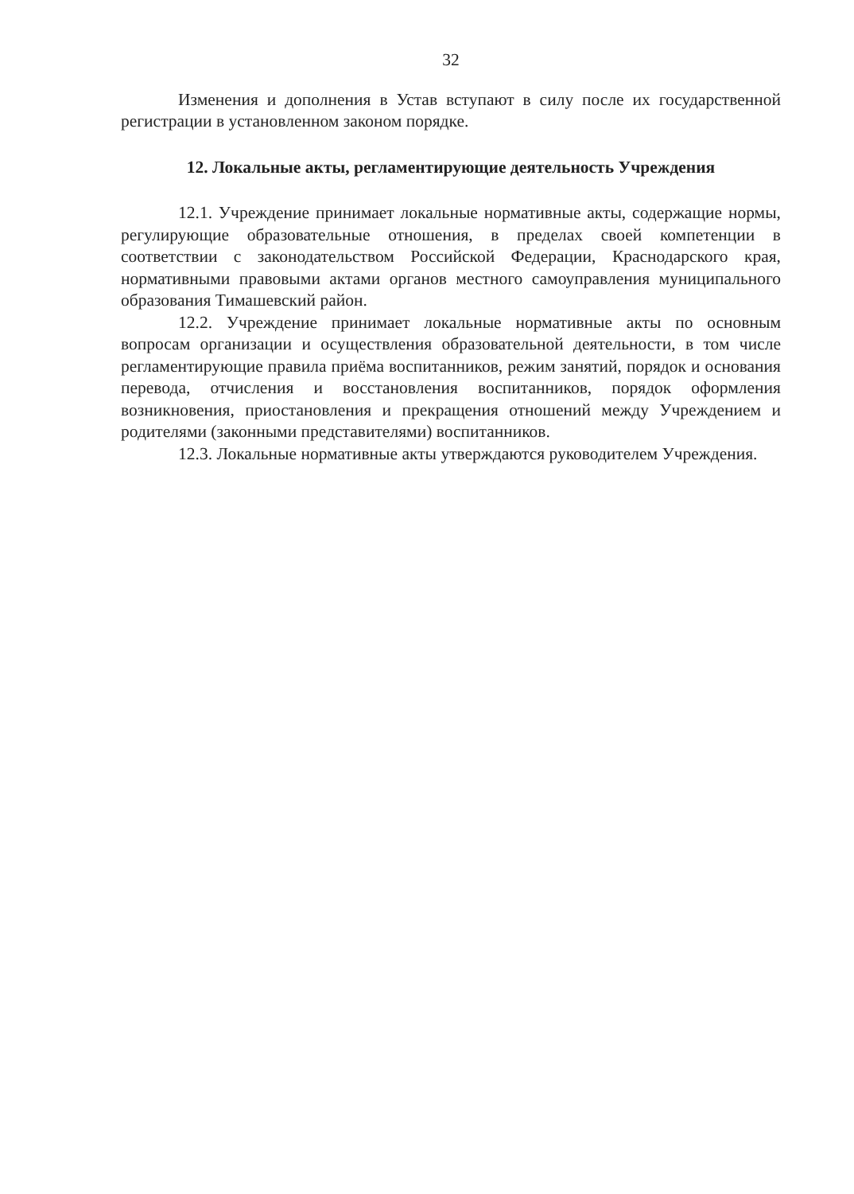32
Изменения и дополнения в Устав вступают в силу после их государственной регистрации в установленном законом порядке.
12. Локальные акты, регламентирующие деятельность Учреждения
12.1. Учреждение принимает локальные нормативные акты, содержащие нормы, регулирующие образовательные отношения, в пределах своей компетенции в соответствии с законодательством Российской Федерации, Краснодарского края, нормативными правовыми актами органов местного самоуправления муниципального образования Тимашевский район.
12.2. Учреждение принимает локальные нормативные акты по основным вопросам организации и осуществления образовательной деятельности, в том числе регламентирующие правила приёма воспитанников, режим занятий, порядок и основания перевода, отчисления и восстановления воспитанников, порядок оформления возникновения, приостановления и прекращения отношений между Учреждением и родителями (законными представителями) воспитанников.
12.3. Локальные нормативные акты утверждаются руководителем Учреждения.